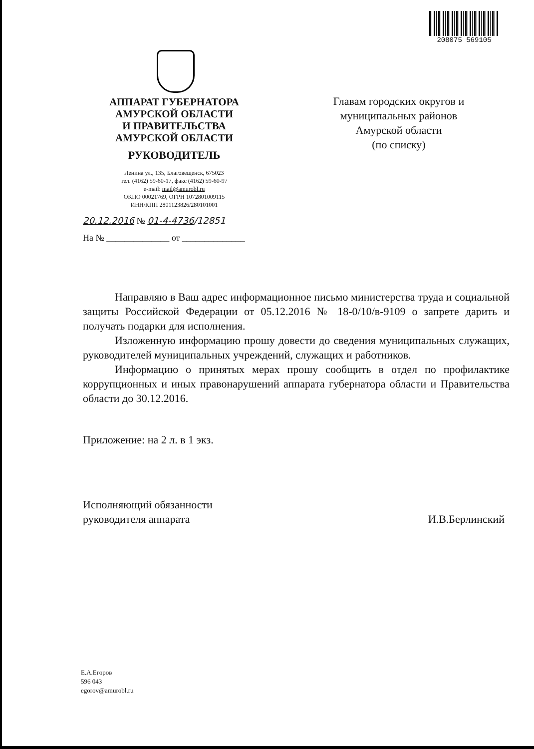208075 569105
АППАРАТ ГУБЕРНАТОРА
АМУРСКОЙ ОБЛАСТИ
И ПРАВИТЕЛЬСТВА
АМУРСКОЙ ОБЛАСТИ
РУКОВОДИТЕЛЬ
Ленина ул., 135, Благовещенск, 675023
тел. (4162) 59-60-17, факс (4162) 59-60-97
e-mail: mail@amurobl.ru
ОКПО 00021769, ОГРН 1072801009115
ИНН/КПП 2801123826/280101001
Главам городских округов и
муниципальных районов
Амурской области
(по списку)
20.12.2016 № 01-4-4736/12851
На № ______________ от ______________
Направляю в Ваш адрес информационное письмо министерства труда и социальной защиты Российской Федерации от 05.12.2016 № 18-0/10/в-9109 о запрете дарить и получать подарки для исполнения.
Изложенную информацию прошу довести до сведения муниципальных служащих, руководителей муниципальных учреждений, служащих и работников.
Информацию о принятых мерах прошу сообщить в отдел по профилактике коррупционных и иных правонарушений аппарата губернатора области и Правительства области до 30.12.2016.
Приложение: на 2 л. в 1 экз.
Исполняющий обязанности
руководителя аппарата
И.В.Берлинский
Е.А.Егоров
596 043
egorov@amurobl.ru